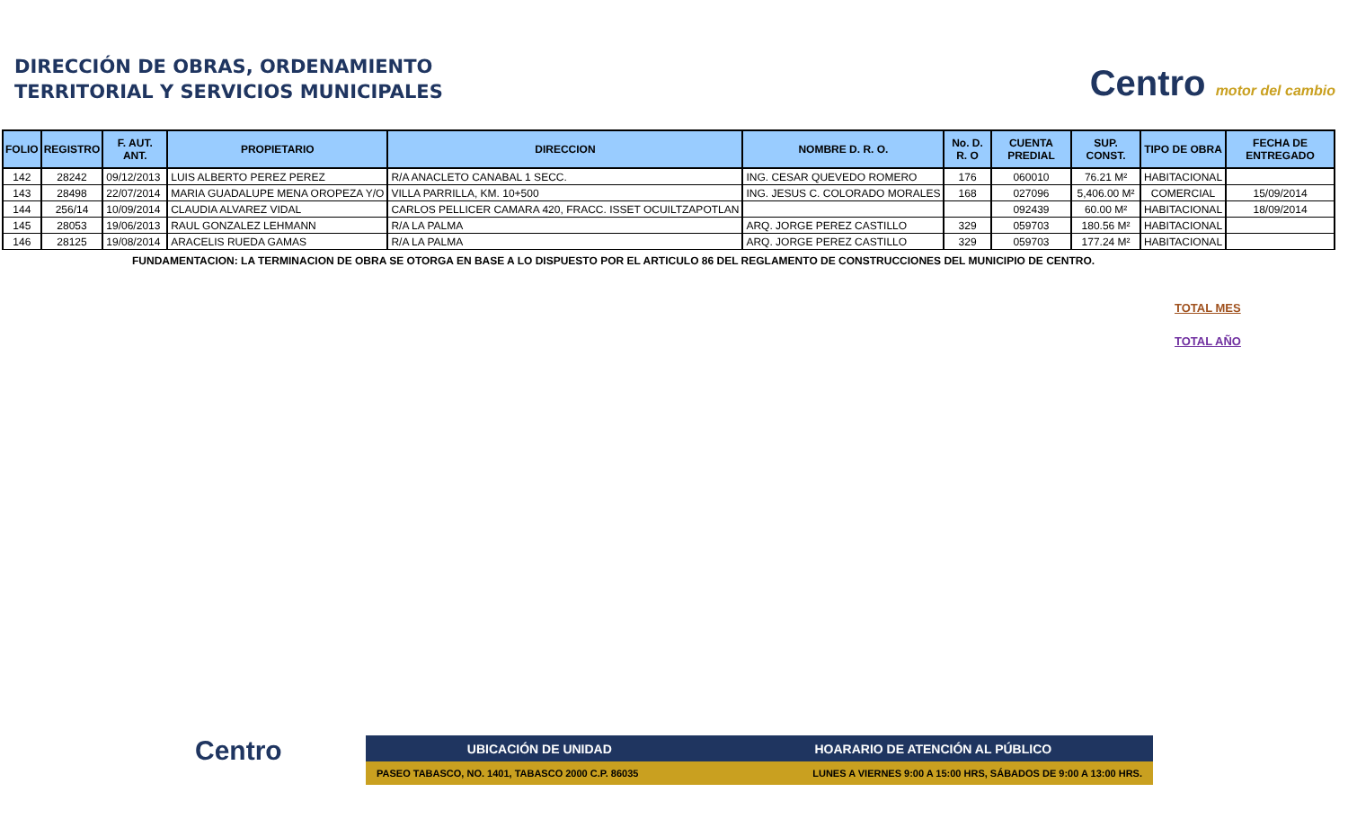DIRECCIÓN DE OBRAS, ORDENAMIENTO
TERRITORIAL Y SERVICIOS MUNICIPALES
Centro motor del cambio
| FOLIO | REGISTRO | F. AUT. ANT. | PROPIETARIO | DIRECCION | NOMBRE D. R. O. | No. D. R. O | CUENTA PREDIAL | SUP. CONST. | TIPO DE OBRA | FECHA DE ENTREGADO |
| --- | --- | --- | --- | --- | --- | --- | --- | --- | --- | --- |
| 142 | 28242 | 09/12/2013 | LUIS ALBERTO PEREZ PEREZ | R/A ANACLETO CANABAL 1 SECC. | ING. CESAR QUEVEDO ROMERO | 176 | 060010 | 76.21 M² | HABITACIONAL | |
| 143 | 28498 | 22/07/2014 | MARIA GUADALUPE MENA OROPEZA Y/O | VILLA PARRILLA, KM. 10+500 | ING. JESUS C. COLORADO MORALES | 168 | 027096 | 5,406.00 M² | COMERCIAL | 15/09/2014 |
| 144 | 256/14 | 10/09/2014 | CLAUDIA ALVAREZ VIDAL | CARLOS PELLICER CAMARA 420, FRACC. ISSET OCUILTZAPOTLAN | | | 092439 | 60.00 M² | HABITACIONAL | 18/09/2014 |
| 145 | 28053 | 19/06/2013 | RAUL GONZALEZ LEHMANN | R/A LA PALMA | ARQ. JORGE PEREZ CASTILLO | 329 | 059703 | 180.56 M² | HABITACIONAL | |
| 146 | 28125 | 19/08/2014 | ARACELIS RUEDA GAMAS | R/A LA PALMA | ARQ. JORGE PEREZ CASTILLO | 329 | 059703 | 177.24 M² | HABITACIONAL | |
FUNDAMENTACION: LA TERMINACION DE OBRA SE OTORGA EN BASE A LO DISPUESTO POR EL ARTICULO 86 DEL REGLAMENTO DE CONSTRUCCIONES DEL MUNICIPIO DE CENTRO.
TOTAL MES
TOTAL AÑO
Centro
UBICACIÓN DE UNIDAD HOARARIO DE ATENCIÓN AL PÚBLICO
PASEO TABASCO, NO. 1401, TABASCO 2000 C.P. 86035 LUNES A VIERNES 9:00 A 15:00 HRS, SÁBADOS DE 9:00 A 13:00 HRS.